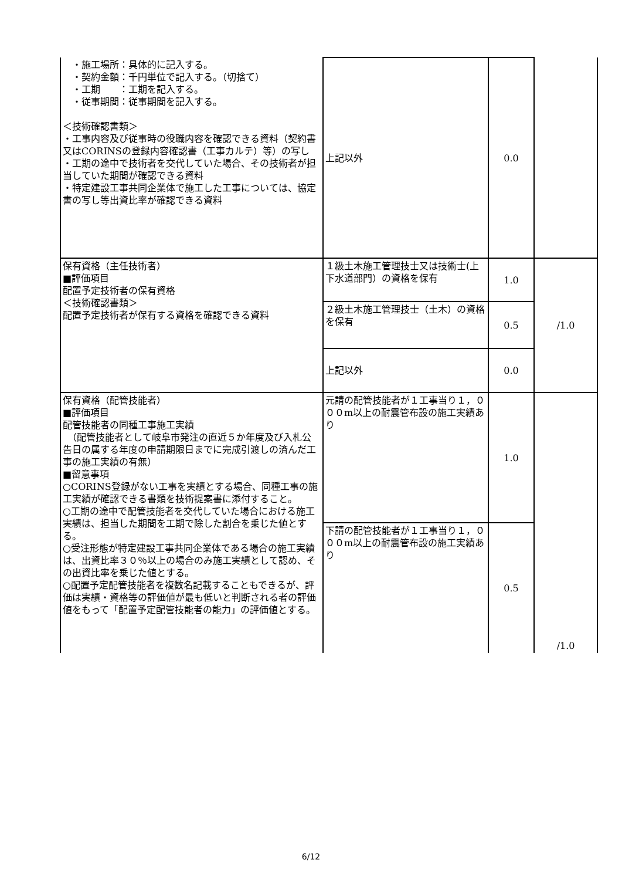| ・施工場所：具体的に記入する。 ・契約金額：千円単位で記入する。（切捨て） ・工期 ：工期を記入する。 ・従事期間：従事期間を記入する。 ＜技術確認書類＞ ・工事内容及び従事時の役職内容を確認できる資料（契約書又はCORINSの登録内容確認書（工事カルテ）等）の写し ・工期の途中で技術者を交代していた場合、その技術者が担当していた期間が確認できる資料 ・特定建設工事共同企業体で施工した工事については、協定書の写し等出資比率が確認できる資料 | 上記以外 | 0.0 | |
| 保有資格（主任技術者） ■評価項目 配置予定技術者の保有資格 ＜技術確認書類＞ 配置予定技術者が保有する資格を確認できる資料 | １級土木施工管理技士又は技術士(上下水道部門）の資格を保有 | 1.0 | /1.0 |
| | ２級土木施工管理技士（土木）の資格を保有 | 0.5 | |
| | 上記以外 | 0.0 | |
| 保有資格（配管技能者） ■評価項目 配管技能者の同種工事施工実績 （配管技能者として岐阜市発注の直近５か年度及び入札公告日の属する年度の申請期限日までに完成引渡しの済んだ工事の施工実績の有無） ■留意事項 ○CORINS登録がない工事を実績とする場合、同種工事の施工実績が確認できる書類を技術提案書に添付すること。 ○工期の途中で配管技能者を交代していた場合における施工実績は、担当した期間を工期で除した割合を乗じた値とする。 ○受注形態が特定建設工事共同企業体である場合の施工実績は、出資比率３０％以上の場合のみ施工実績として認め、その出資比率を乗じた値とする。 ○配置予定配管技能者を複数名記載することもできるが、評価は実績・資格等の評価値が最も低いと判断される者の評価値をもって「配置予定配管技能者の能力」の評価値とする。 | 元請の配管技能者が１工事当り１，０００m以上の耐震管布設の施工実績あり | 1.0 | /1.0 |
| | 下請の配管技能者が１工事当り１，０００m以上の耐震管布設の施工実績あり | 0.5 | |
6/12